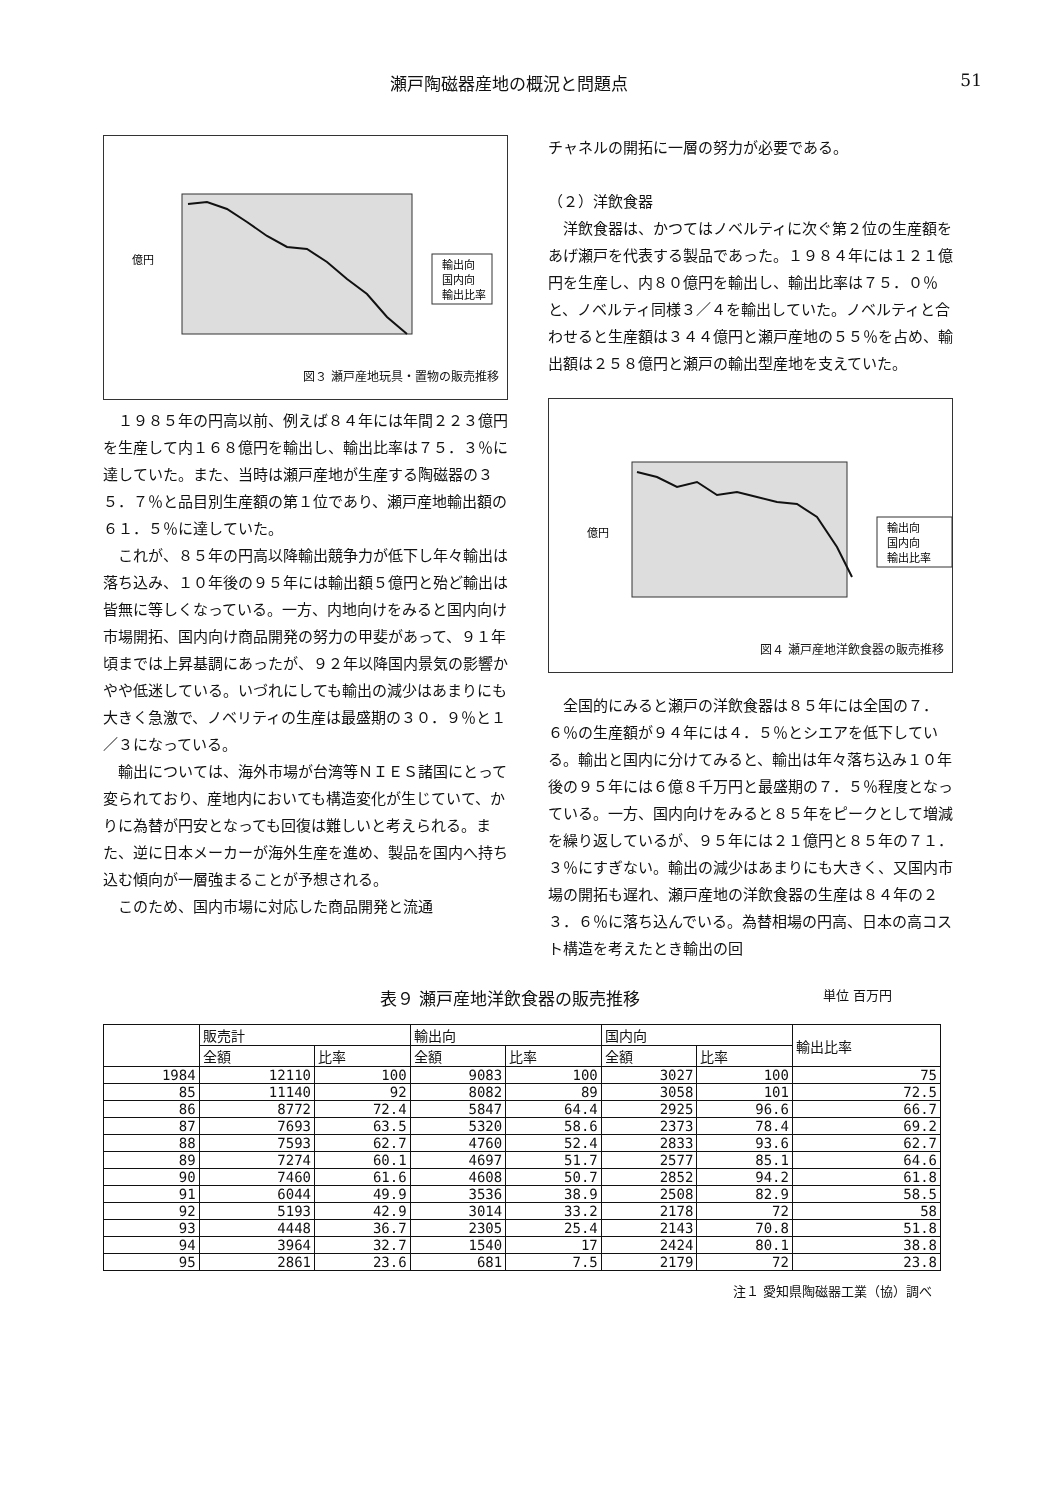瀬戸陶磁器産地の概況と問題点 51
輸出向
国内向
輸出比率
億円
図３ 瀬戸産地玩具・置物の販売推移
１９８５年の円高以前、例えば８４年には年間２２３億円を生産して内１６８億円を輸出し、輸出比率は７５．３％に達していた。また、当時は瀬戸産地が生産する陶磁器の３５．７％と品目別生産額の第１位であり、瀬戸産地輸出額の６１．５％に達していた。
これが、８５年の円高以降輸出競争力が低下し年々輸出は落ち込み、１０年後の９５年には輸出額５億円と殆ど輸出は皆無に等しくなっている。一方、内地向けをみると国内向け市場開拓、国内向け商品開発の努力の甲斐があって、９１年頃までは上昇基調にあったが、９２年以降国内景気の影響かやや低迷している。いづれにしても輸出の減少はあまりにも大きく急激で、ノベリティの生産は最盛期の３０．９％と１／３になっている。
輸出については、海外市場が台湾等ＮＩＥＳ諸国にとって変られており、産地内においても構造変化が生じていて、かりに為替が円安となっても回復は難しいと考えられる。また、逆に日本メーカーが海外生産を進め、製品を国内へ持ち込む傾向が一層強まることが予想される。
このため、国内市場に対応した商品開発と流通
チャネルの開拓に一層の努力が必要である。
（２）洋飲食器
洋飲食器は、かつてはノベルティに次ぐ第２位の生産額をあげ瀬戸を代表する製品であった。１９８４年には１２１億円を生産し、内８０億円を輸出し、輸出比率は７５．０％と、ノベルティ同様３／４を輸出していた。ノベルティと合わせると生産額は３４４億円と瀬戸産地の５５％を占め、輸出額は２５８億円と瀬戸の輸出型産地を支えていた。
輸出向
国内向
輸出比率
億円
図４ 瀬戸産地洋飲食器の販売推移
全国的にみると瀬戸の洋飲食器は８５年には全国の７．６％の生産額が９４年には４．５％とシエアを低下している。輸出と国内に分けてみると、輸出は年々落ち込み１０年後の９５年には６億８千万円と最盛期の７．５％程度となっている。一方、国内向けをみると８５年をピークとして増減を繰り返しているが、９５年には２１億円と８５年の７１．３％にすぎない。輸出の減少はあまりにも大きく、又国内市場の開拓も遅れ、瀬戸産地の洋飲食器の生産は８４年の２３．６％に落ち込んでいる。為替相場の円高、日本の高コスト構造を考えたとき輸出の回
表９ 瀬戸産地洋飲食器の販売推移 単位 百万円
| | 販売計 | | 輸出向 | | 国内向 | | 輸出比率 |
| --- | --- | --- | --- | --- | --- | --- | --- |
| | 全額 | 比率 | 全額 | 比率 | 全額 | 比率 | |
| 1984 | 12110 | 100 | 9083 | 100 | 3027 | 100 | 75 |
| 85 | 11140 | 92 | 8082 | 89 | 3058 | 101 | 72.5 |
| 86 | 8772 | 72.4 | 5847 | 64.4 | 2925 | 96.6 | 66.7 |
| 87 | 7693 | 63.5 | 5320 | 58.6 | 2373 | 78.4 | 69.2 |
| 88 | 7593 | 62.7 | 4760 | 52.4 | 2833 | 93.6 | 62.7 |
| 89 | 7274 | 60.1 | 4697 | 51.7 | 2577 | 85.1 | 64.6 |
| 90 | 7460 | 61.6 | 4608 | 50.7 | 2852 | 94.2 | 61.8 |
| 91 | 6044 | 49.9 | 3536 | 38.9 | 2508 | 82.9 | 58.5 |
| 92 | 5193 | 42.9 | 3014 | 33.2 | 2178 | 72 | 58 |
| 93 | 4448 | 36.7 | 2305 | 25.4 | 2143 | 70.8 | 51.8 |
| 94 | 3964 | 32.7 | 1540 | 17 | 2424 | 80.1 | 38.8 |
| 95 | 2861 | 23.6 | 681 | 7.5 | 2179 | 72 | 23.8 |
注１ 愛知県陶磁器工業（協）調べ